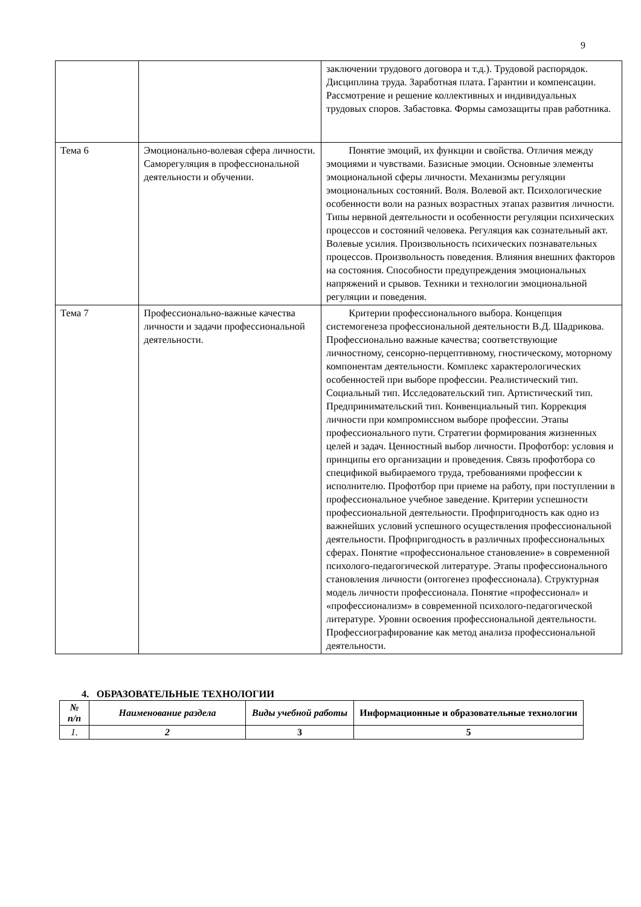9
| | | заключении трудового договора и т.д.). Трудовой распорядок. Дисциплина труда. Заработная плата. Гарантии и компенсации. Рассмотрение и решение коллективных и индивидуальных трудовых споров. Забастовка. Формы самозащиты прав работника. |
| Тема 6 | Эмоционально-волевая сфера личности. Саморегуляция в профессиональной деятельности и обучении. | Понятие эмоций, их функции и свойства. Отличия между эмоциями и чувствами. Базисные эмоции. Основные элементы эмоциональной сферы личности. Механизмы регуляции эмоциональных состояний. Воля. Волевой акт. Психологические особенности воли на разных возрастных этапах развития личности. Типы нервной деятельности и особенности регуляции психических процессов и состояний человека. Регуляция как сознательный акт. Волевые усилия. Произвольность психических познавательных процессов. Произвольность поведения. Влияния внешних факторов на состояния. Способности предупреждения эмоциональных напряжений и срывов. Техники и технологии эмоциональной регуляции и поведения. |
| Тема 7 | Профессионально-важные качества личности и задачи профессиональной деятельности. | Критерии профессионального выбора. Концепция системогенеза профессиональной деятельности В.Д. Шадрикова. Профессионально важные качества; соответствующие личностному, сенсорно-перцептивному, гностическому, моторному компонентам деятельности. Комплекс характерологических особенностей при выборе профессии. Реалистический тип. Социальный тип. Исследовательский тип. Артистический тип. Предпринимательский тип. Конвенциальный тип. Коррекция личности при компромиссном выборе профессии. Этапы профессионального пути. Стратегии формирования жизненных целей и задач. Ценностный выбор личности. Профотбор: условия и принципы его организации и проведения. Связь профотбора со спецификой выбираемого труда, требованиями профессии к исполнителю. Профотбор при приеме на работу, при поступлении в профессиональное учебное заведение. Критерии успешности профессиональной деятельности. Профпригодность как одно из важнейших условий успешного осуществления профессиональной деятельности. Профпригодность в различных профессиональных сферах. Понятие «профессиональное становление» в современной психолого-педагогической литературе. Этапы профессионального становления личности (онтогенез профессионала). Структурная модель личности профессионала. Понятие «профессионал» и «профессионализм» в современной психолого-педагогической литературе. Уровни освоения профессиональной деятельности. Профессиографирование как метод анализа профессиональной деятельности. |
4. ОБРАЗОВАТЕЛЬНЫЕ ТЕХНОЛОГИИ
| № п/п | Наименование раздела | Виды учебной работы | Информационные и образовательные технологии |
| --- | --- | --- | --- |
| 1. | 2 | 3 | 5 |